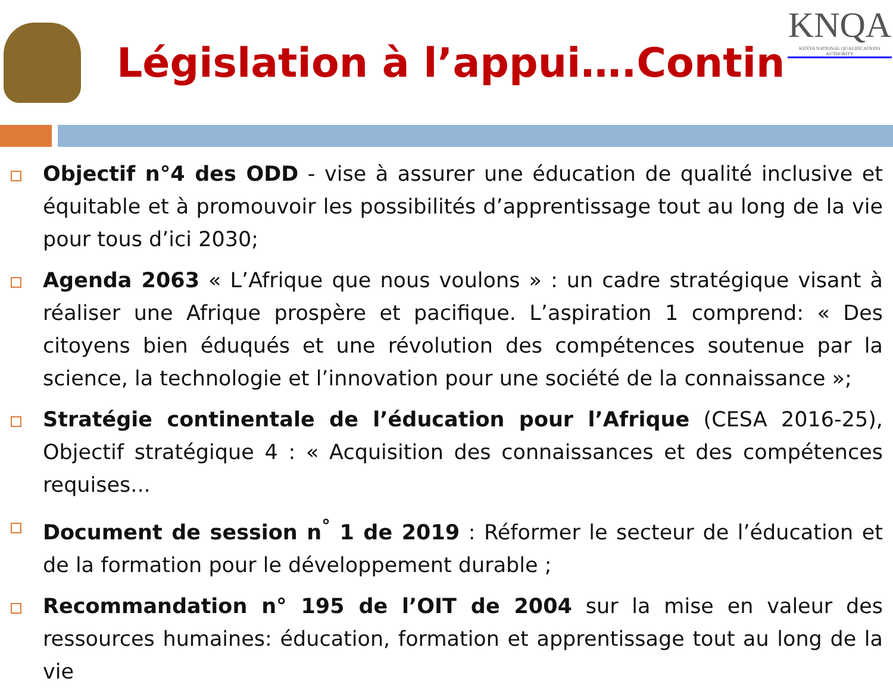Législation à l’appui….Contin
KNQA
KENYA NATIONAL QUALIFICATIONS AUTHORITY
Objectif n°4 des ODD - vise à assurer une éducation de qualité inclusive et équitable et à promouvoir les possibilités d’apprentissage tout au long de la vie pour tous d’ici 2030;
Agenda 2063 « L’Afrique que nous voulons » : un cadre stratégique visant à réaliser une Afrique prospère et pacifique. L’aspiration 1 comprend: « Des citoyens bien éduqués et une révolution des compétences soutenue par la science, la technologie et l’innovation pour une société de la connaissance »;
Stratégie continentale de l’éducation pour l’Afrique (CESA 2016-25), Objectif stratégique 4 : « Acquisition des connaissances et des compétences requises...
Document de session n<sup>°</sup> 1 de 2019 : Réformer le secteur de l’éducation et de la formation pour le développement durable ;
Recommandation n° 195 de l’OIT de 2004 sur la mise en valeur des ressources humaines: éducation, formation et apprentissage tout au long de la vie